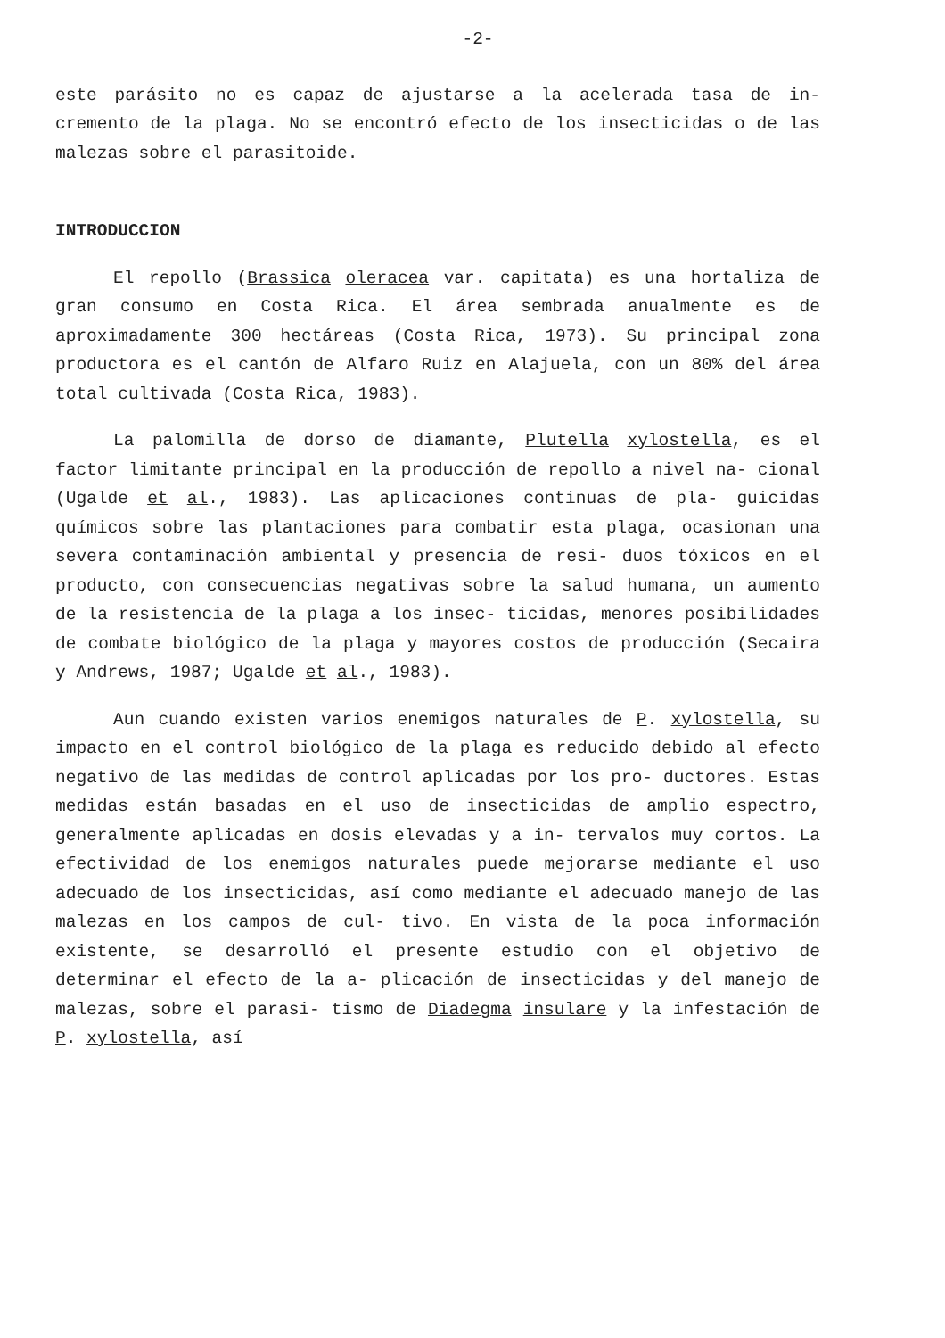-2-
este parásito no es capaz de ajustarse a la acelerada tasa de in- cremento de la plaga. No se encontró efecto de los insecticidas o de las malezas sobre el parasitoide.
INTRODUCCION
El repollo (Brassica oleracea var. capitata) es una hortaliza de gran consumo en Costa Rica. El área sembrada anualmente es de aproximadamente 300 hectáreas (Costa Rica, 1973). Su principal zona productora es el cantón de Alfaro Ruiz en Alajuela, con un 80% del área total cultivada (Costa Rica, 1983).
La palomilla de dorso de diamante, Plutella xylostella, es el factor limitante principal en la producción de repollo a nivel na- cional (Ugalde et al., 1983). Las aplicaciones continuas de pla- guicidas químicos sobre las plantaciones para combatir esta plaga, ocasionan una severa contaminación ambiental y presencia de resi- duos tóxicos en el producto, con consecuencias negativas sobre la salud humana, un aumento de la resistencia de la plaga a los insec- ticidas, menores posibilidades de combate biológico de la plaga y mayores costos de producción (Secaira y Andrews, 1987; Ugalde et al., 1983).
Aun cuando existen varios enemigos naturales de P. xylostella, su impacto en el control biológico de la plaga es reducido debido al efecto negativo de las medidas de control aplicadas por los pro- ductores. Estas medidas están basadas en el uso de insecticidas de amplio espectro, generalmente aplicadas en dosis elevadas y a in- tervalos muy cortos. La efectividad de los enemigos naturales puede mejorarse mediante el uso adecuado de los insecticidas, así como mediante el adecuado manejo de las malezas en los campos de cul- tivo. En vista de la poca información existente, se desarrolló el presente estudio con el objetivo de determinar el efecto de la a- plicación de insecticidas y del manejo de malezas, sobre el parasi- tismo de Diadegma insulare y la infestación de P. xylostella, así